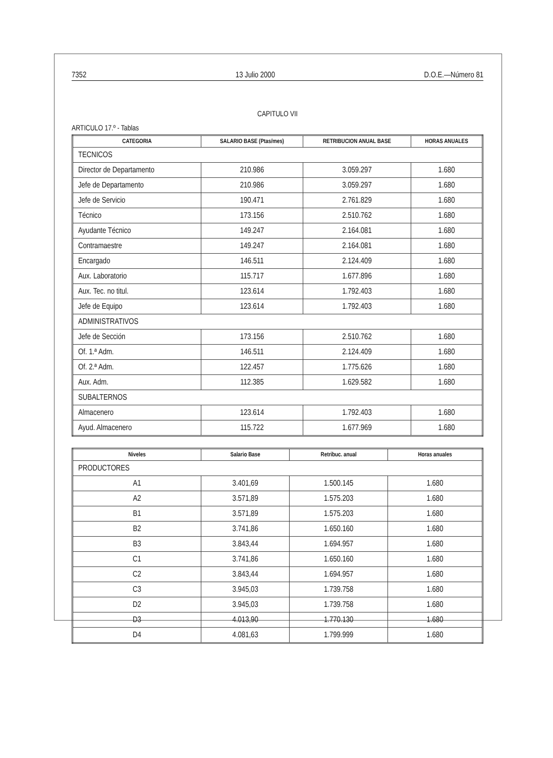7352 13 Julio 2000 D.O.E.—Número 81
CAPITULO VII
ARTICULO 17.º - Tablas
| CATEGORIA | SALARIO BASE (Ptas/mes) | RETRIBUCION ANUAL BASE | HORAS ANUALES |
| --- | --- | --- | --- |
| TECNICOS | | | |
| Director de Departamento | 210.986 | 3.059.297 | 1.680 |
| Jefe de Departamento | 210.986 | 3.059.297 | 1.680 |
| Jefe de Servicio | 190.471 | 2.761.829 | 1.680 |
| Técnico | 173.156 | 2.510.762 | 1.680 |
| Ayudante Técnico | 149.247 | 2.164.081 | 1.680 |
| Contramaestre | 149.247 | 2.164.081 | 1.680 |
| Encargado | 146.511 | 2.124.409 | 1.680 |
| Aux. Laboratorio | 115.717 | 1.677.896 | 1.680 |
| Aux. Tec. no titul. | 123.614 | 1.792.403 | 1.680 |
| Jefe de Equipo | 123.614 | 1.792.403 | 1.680 |
| ADMINISTRATIVOS | | | |
| Jefe de Sección | 173.156 | 2.510.762 | 1.680 |
| Of. 1.ª Adm. | 146.511 | 2.124.409 | 1.680 |
| Of. 2.ª Adm. | 122.457 | 1.775.626 | 1.680 |
| Aux. Adm. | 112.385 | 1.629.582 | 1.680 |
| SUBALTERNOS | | | |
| Almacenero | 123.614 | 1.792.403 | 1.680 |
| Ayud. Almacenero | 115.722 | 1.677.969 | 1.680 |
| Niveles | Salario Base | Retribuc. anual | Horas anuales |
| --- | --- | --- | --- |
| PRODUCTORES | | | |
| A1 | 3.401,69 | 1.500.145 | 1.680 |
| A2 | 3.571,89 | 1.575.203 | 1.680 |
| B1 | 3.571,89 | 1.575.203 | 1.680 |
| B2 | 3.741,86 | 1.650.160 | 1.680 |
| B3 | 3.843,44 | 1.694.957 | 1.680 |
| C1 | 3.741,86 | 1.650.160 | 1.680 |
| C2 | 3.843,44 | 1.694.957 | 1.680 |
| C3 | 3.945,03 | 1.739.758 | 1.680 |
| D2 | 3.945,03 | 1.739.758 | 1.680 |
| D3 | 4.013,90 | 1.770.130 | 1.680 |
| D4 | 4.081,63 | 1.799.999 | 1.680 |